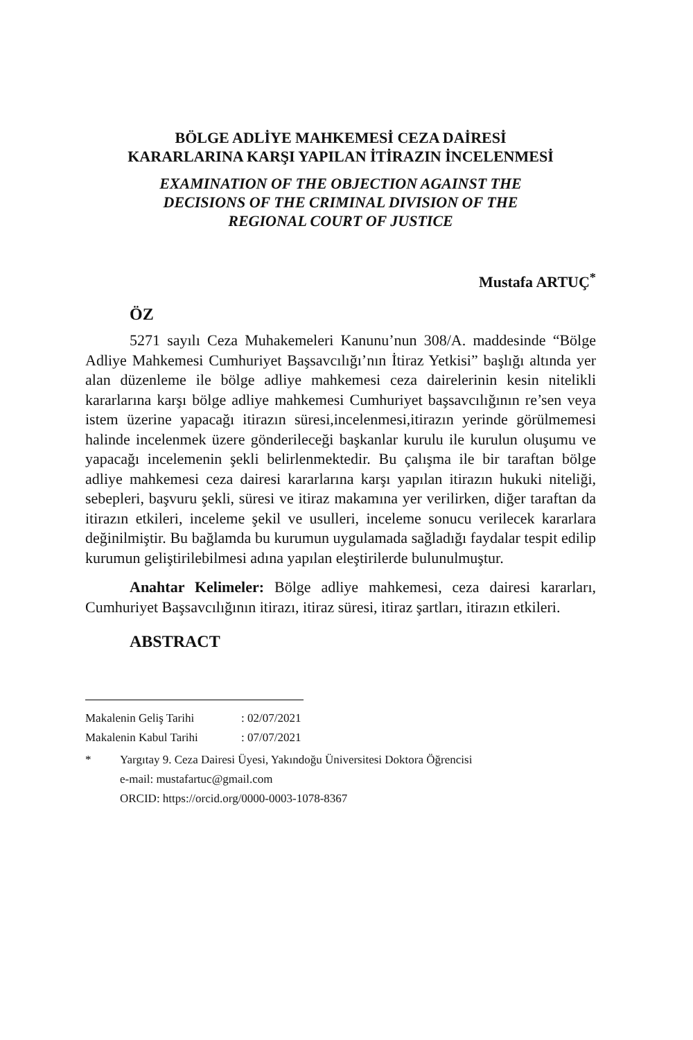BÖLGE ADLİYE MAHKEMESİ CEZA DAİRESİ
KARARLARINA KARŞI YAPILAN İTİRAZIN İNCELENMESİ
EXAMINATION OF THE OBJECTION AGAINST THE
DECISIONS OF THE CRIMINAL DIVISION OF THE
REGIONAL COURT OF JUSTICE
Mustafa ARTUÇ<sup>*</sup>
ÖZ
5271 sayılı Ceza Muhakemeleri Kanunu’nun 308/A. maddesinde “Bölge Adliye Mahkemesi Cumhuriyet Başsavcılığı’nın İtiraz Yetkisi” başlığı altında yer alan düzenleme ile bölge adliye mahkemesi ceza dairelerinin kesin nitelikli kararlarına karşı bölge adliye mahkemesi Cumhuriyet başsavcılığının re’sen veya istem üzerine yapacağı itirazın süresi,incelenmesi,itirazın yerinde görülmemesi halinde incelenmek üzere gönderileceği başkanlar kurulu ile kurulun oluşumu ve yapacağı incelemenin şekli belirlenmektedir. Bu çalışma ile bir taraftan bölge adliye mahkemesi ceza dairesi kararlarına karşı yapılan itirazın hukuki niteliği, sebepleri, başvuru şekli, süresi ve itiraz makamına yer verilirken, diğer taraftan da itirazın etkileri, inceleme şekil ve usulleri, inceleme sonucu verilecek kararlara değinilmiştir. Bu bağlamda bu kurumun uygulamada sağladığı faydalar tespit edilip kurumun geliştirilebilmesi adına yapılan eleştirilerde bulunulmuştur.
Anahtar Kelimeler: Bölge adliye mahkemesi, ceza dairesi kararları, Cumhuriyet Başsavcılığının itirazı, itiraz süresi, itiraz şartları, itirazın etkileri.
ABSTRACT
Makalenin Geliş Tarihi : 02/07/2021
Makalenin Kabul Tarihi : 07/07/2021
* Yargıtay 9. Ceza Dairesi Üyesi, Yakındoğu Üniversitesi Doktora Öğrencisi
e-mail: mustafartuc@gmail.com
ORCID: https://orcid.org/0000-0003-1078-8367